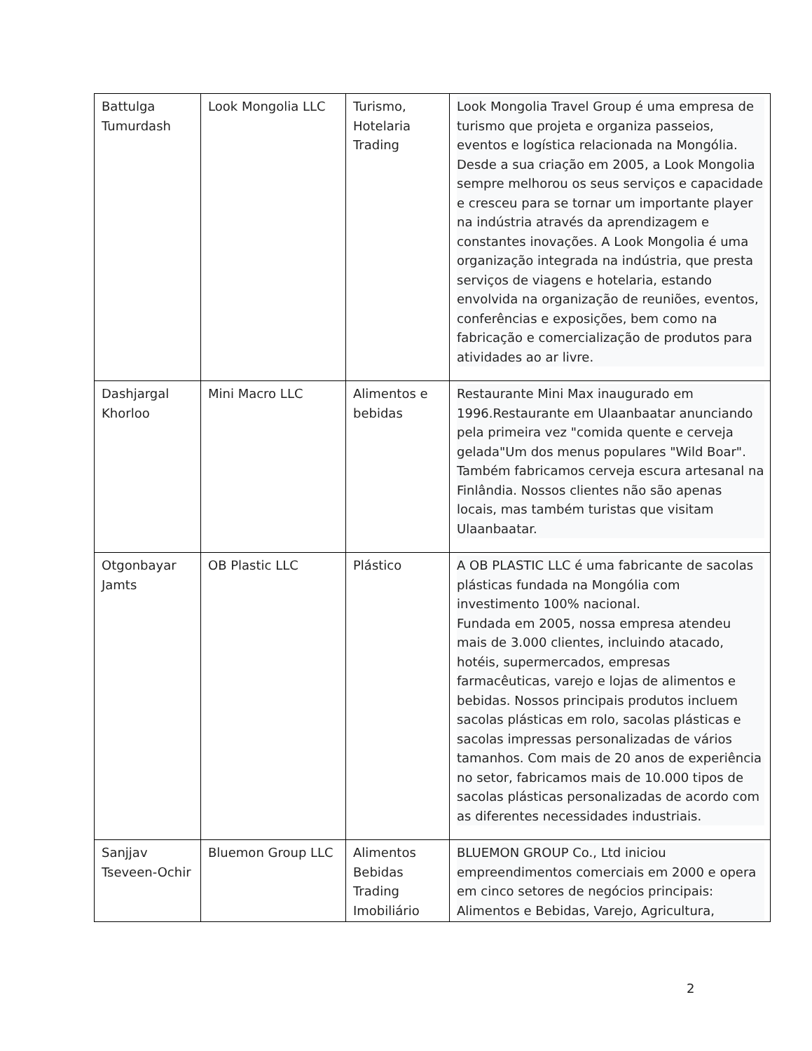| Battulga Tumurdash | Look Mongolia LLC | Turismo, Hotelaria Trading | Look Mongolia Travel Group é uma empresa de turismo que projeta e organiza passeios, eventos e logística relacionada na Mongólia. Desde a sua criação em 2005, a Look Mongolia sempre melhorou os seus serviços e capacidade e cresceu para se tornar um importante player na indústria através da aprendizagem e constantes inovações. A Look Mongolia é uma organização integrada na indústria, que presta serviços de viagens e hotelaria, estando envolvida na organização de reuniões, eventos, conferências e exposições, bem como na fabricação e comercialização de produtos para atividades ao ar livre. |
| Dashjargal Khorloo | Mini Macro LLC | Alimentos e bebidas | Restaurante Mini Max inaugurado em 1996.Restaurante em Ulaanbaatar anunciando pela primeira vez "comida quente e cerveja gelada"Um dos menus populares "Wild Boar". Também fabricamos cerveja escura artesanal na Finlândia. Nossos clientes não são apenas locais, mas também turistas que visitam Ulaanbaatar. |
| Otgonbayar Jamts | OB Plastic LLC | Plástico | A OB PLASTIC LLC é uma fabricante de sacolas plásticas fundada na Mongólia com investimento 100% nacional. Fundada em 2005, nossa empresa atendeu mais de 3.000 clientes, incluindo atacado, hotéis, supermercados, empresas farmacêuticas, varejo e lojas de alimentos e bebidas. Nossos principais produtos incluem sacolas plásticas em rolo, sacolas plásticas e sacolas impressas personalizadas de vários tamanhos. Com mais de 20 anos de experiência no setor, fabricamos mais de 10.000 tipos de sacolas plásticas personalizadas de acordo com as diferentes necessidades industriais. |
| Sanjjav Tseveen-Ochir | Bluemon Group LLC | Alimentos Bebidas Trading Imobiliário | BLUEMON GROUP Co., Ltd iniciou empreendimentos comerciais em 2000 e opera em cinco setores de negócios principais: Alimentos e Bebidas, Varejo, Agricultura, |
2